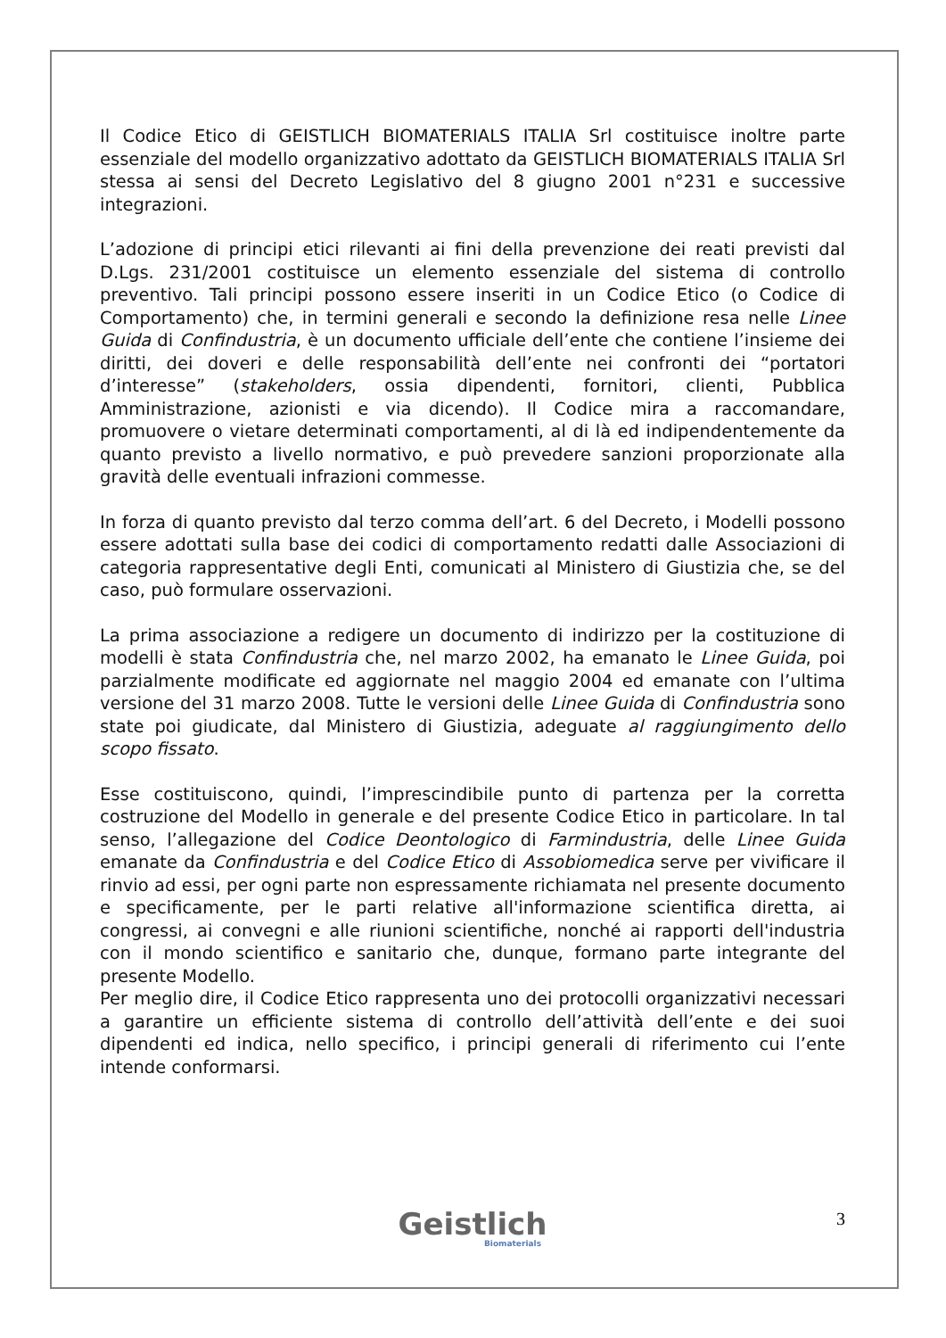Il Codice Etico di GEISTLICH BIOMATERIALS ITALIA Srl costituisce inoltre parte essenziale del modello organizzativo adottato da GEISTLICH BIOMATERIALS ITALIA Srl stessa ai sensi del Decreto Legislativo del 8 giugno 2001 n°231 e successive integrazioni.
L’adozione di principi etici rilevanti ai fini della prevenzione dei reati previsti dal D.Lgs. 231/2001 costituisce un elemento essenziale del sistema di controllo preventivo. Tali principi possono essere inseriti in un Codice Etico (o Codice di Comportamento) che, in termini generali e secondo la definizione resa nelle Linee Guida di Confindustria, è un documento ufficiale dell’ente che contiene l’insieme dei diritti, dei doveri e delle responsabilità dell’ente nei confronti dei “portatori d’interesse” (stakeholders, ossia dipendenti, fornitori, clienti, Pubblica Amministrazione, azionisti e via dicendo). Il Codice mira a raccomandare, promuovere o vietare determinati comportamenti, al di là ed indipendentemente da quanto previsto a livello normativo, e può prevedere sanzioni proporzionate alla gravità delle eventuali infrazioni commesse.
In forza di quanto previsto dal terzo comma dell’art. 6 del Decreto, i Modelli possono essere adottati sulla base dei codici di comportamento redatti dalle Associazioni di categoria rappresentative degli Enti, comunicati al Ministero di Giustizia che, se del caso, può formulare osservazioni.
La prima associazione a redigere un documento di indirizzo per la costituzione di modelli è stata Confindustria che, nel marzo 2002, ha emanato le Linee Guida, poi parzialmente modificate ed aggiornate nel maggio 2004 ed emanate con l’ultima versione del 31 marzo 2008. Tutte le versioni delle Linee Guida di Confindustria sono state poi giudicate, dal Ministero di Giustizia, adeguate al raggiungimento dello scopo fissato.
Esse costituiscono, quindi, l’imprescindibile punto di partenza per la corretta costruzione del Modello in generale e del presente Codice Etico in particolare. In tal senso, l’allegazione del Codice Deontologico di Farmindustria, delle Linee Guida emanate da Confindustria e del Codice Etico di Assobiomedica serve per vivificare il rinvio ad essi, per ogni parte non espressamente richiamata nel presente documento e specificamente, per le parti relative all'informazione scientifica diretta, ai congressi, ai convegni e alle riunioni scientifiche, nonché ai rapporti dell'industria con il mondo scientifico e sanitario che, dunque, formano parte integrante del presente Modello.
Per meglio dire, il Codice Etico rappresenta uno dei protocolli organizzativi necessari a garantire un efficiente sistema di controllo dell’attività dell’ente e dei suoi dipendenti ed indica, nello specifico, i principi generali di riferimento cui l’ente intende conformarsi.
Geistlich
Biomaterials
3